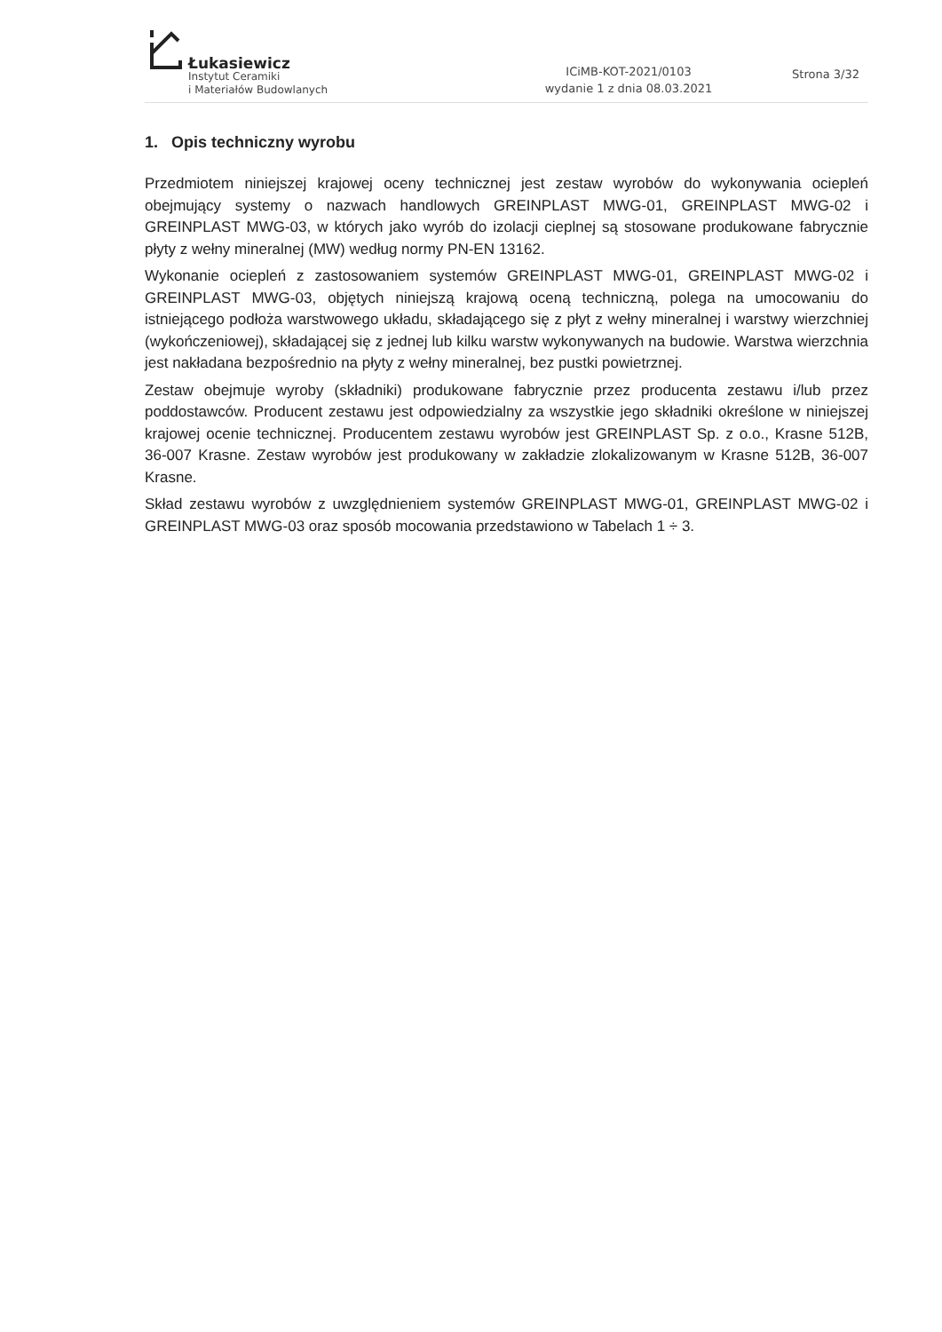Łukasiewicz
Instytut Ceramiki
i Materiałów Budowlanych
ICiMB-KOT-2021/0103
wydanie 1 z dnia 08.03.2021
Strona 3/32
1. Opis techniczny wyrobu
Przedmiotem niniejszej krajowej oceny technicznej jest zestaw wyrobów do wykonywania ociepleń obejmujący systemy o nazwach handlowych GREINPLAST MWG-01, GREINPLAST MWG-02 i GREINPLAST MWG-03, w których jako wyrób do izolacji cieplnej są stosowane produkowane fabrycznie płyty z wełny mineralnej (MW) według normy PN-EN 13162.
Wykonanie ociepleń z zastosowaniem systemów GREINPLAST MWG-01, GREINPLAST MWG-02 i GREINPLAST MWG-03, objętych niniejszą krajową oceną techniczną, polega na umocowaniu do istniejącego podłoża warstwowego układu, składającego się z płyt z wełny mineralnej i warstwy wierzchniej (wykończeniowej), składającej się z jednej lub kilku warstw wykonywanych na budowie. Warstwa wierzchnia jest nakładana bezpośrednio na płyty z wełny mineralnej, bez pustki powietrznej.
Zestaw obejmuje wyroby (składniki) produkowane fabrycznie przez producenta zestawu i/lub przez poddostawców. Producent zestawu jest odpowiedzialny za wszystkie jego składniki określone w niniejszej krajowej ocenie technicznej. Producentem zestawu wyrobów jest GREINPLAST Sp. z o.o., Krasne 512B, 36-007 Krasne. Zestaw wyrobów jest produkowany w zakładzie zlokalizowanym w Krasne 512B, 36-007 Krasne.
Skład zestawu wyrobów z uwzględnieniem systemów GREINPLAST MWG-01, GREINPLAST MWG-02 i GREINPLAST MWG-03 oraz sposób mocowania przedstawiono w Tabelach 1 ÷ 3.